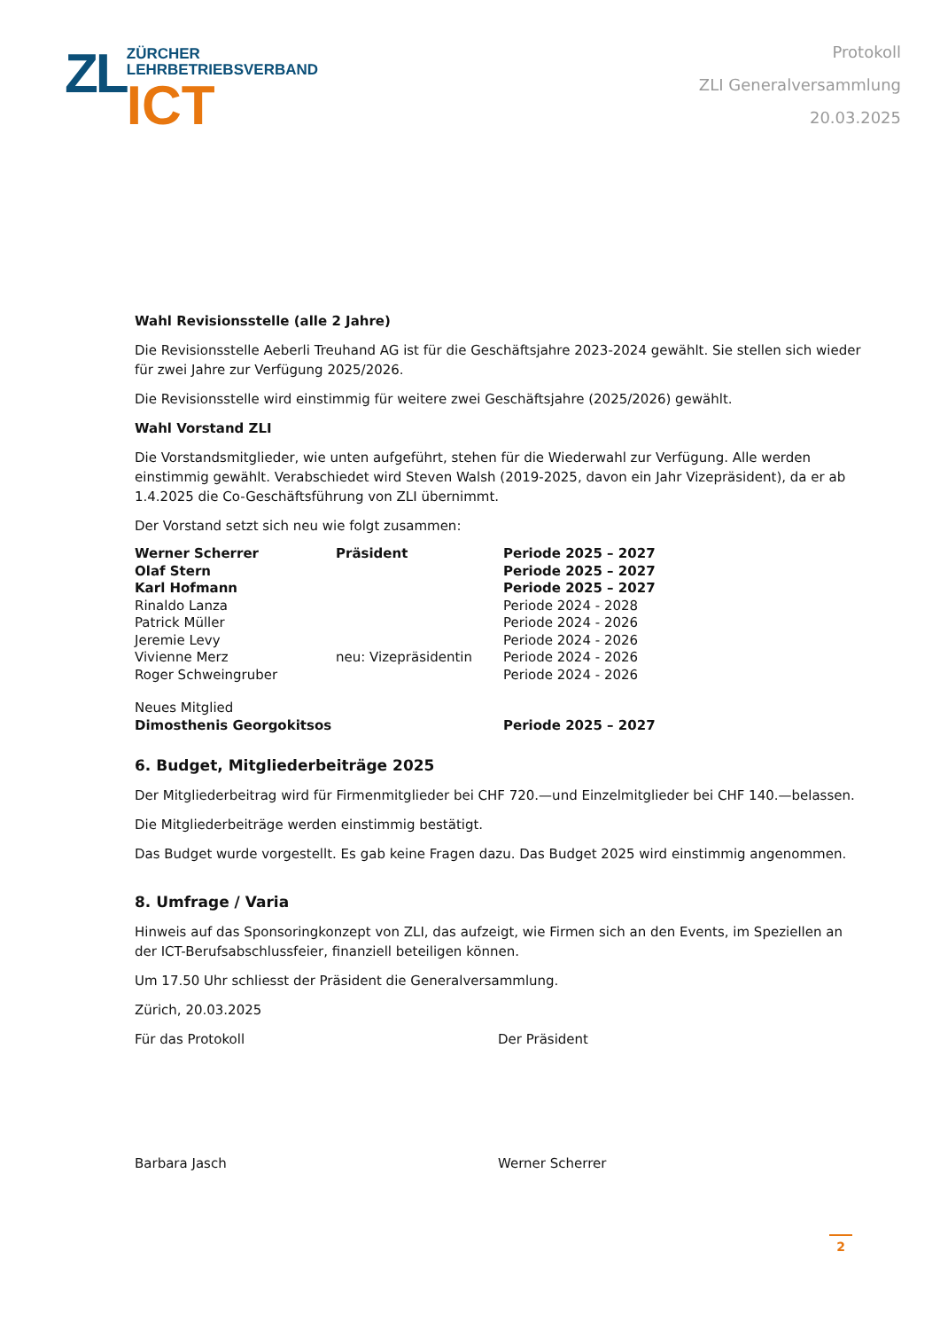ZL
ZÜRCHER
LEHRBETRIEBSVERBAND
ICT
Protokoll
ZLI Generalversammlung
20.03.2025
Wahl Revisionsstelle (alle 2 Jahre)
Die Revisionsstelle Aeberli Treuhand AG ist für die Geschäftsjahre 2023-2024 gewählt. Sie stellen sich wieder für zwei Jahre zur Verfügung 2025/2026.
Die Revisionsstelle wird einstimmig für weitere zwei Geschäftsjahre (2025/2026) gewählt.
Wahl Vorstand ZLI
Die Vorstandsmitglieder, wie unten aufgeführt, stehen für die Wiederwahl zur Verfügung. Alle werden einstimmig gewählt. Verabschiedet wird Steven Walsh (2019-2025, davon ein Jahr Vizepräsident), da er ab 1.4.2025 die Co-Geschäftsführung von ZLI übernimmt.
Der Vorstand setzt sich neu wie folgt zusammen:
| Werner Scherrer | Präsident | Periode 2025 – 2027 |
| Olaf Stern | | Periode 2025 – 2027 |
| Karl Hofmann | | Periode 2025 – 2027 |
| Rinaldo Lanza | | Periode 2024 - 2028 |
| Patrick Müller | | Periode 2024 - 2026 |
| Jeremie Levy | | Periode 2024 - 2026 |
| Vivienne Merz | neu: Vizepräsidentin | Periode 2024 - 2026 |
| Roger Schweingruber | | Periode 2024 - 2026 |
| Neues Mitglied | | |
| Dimosthenis Georgokitsos | | Periode 2025 – 2027 |
6. Budget, Mitgliederbeiträge 2025
Der Mitgliederbeitrag wird für Firmenmitglieder bei CHF 720.—und Einzelmitglieder bei CHF 140.—belassen.
Die Mitgliederbeiträge werden einstimmig bestätigt.
Das Budget wurde vorgestellt. Es gab keine Fragen dazu. Das Budget 2025 wird einstimmig angenommen.
8. Umfrage / Varia
Hinweis auf das Sponsoringkonzept von ZLI, das aufzeigt, wie Firmen sich an den Events, im Speziellen an der ICT-Berufsabschlussfeier, finanziell beteiligen können.
Um 17.50 Uhr schliesst der Präsident die Generalversammlung.
Zürich, 20.03.2025
Für das Protokoll Der Präsident
Barbara Jasch Werner Scherrer
2